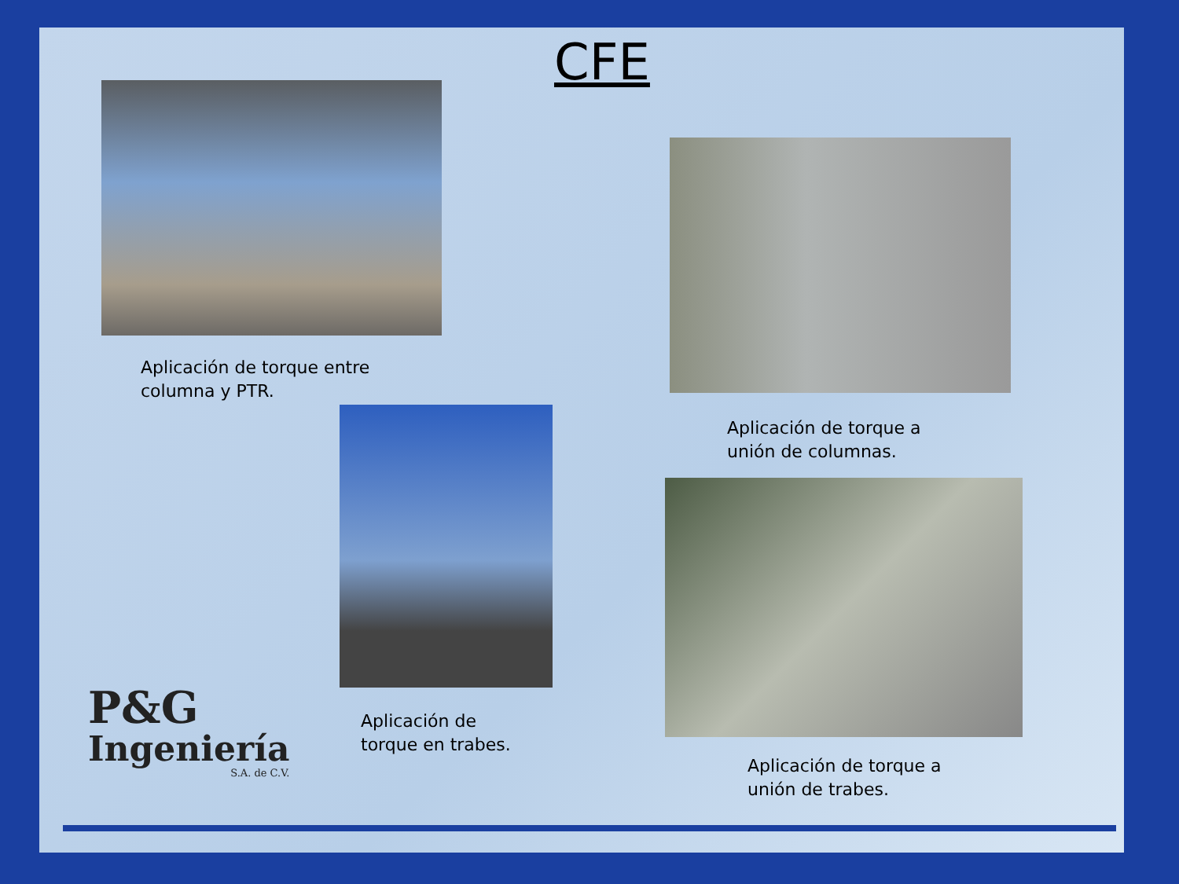CFE
Aplicación de torque entre
columna y PTR.
Aplicación de torque a
unión de columnas.
Aplicación de
torque en trabes.
Aplicación de torque a
unión de trabes.
P&G
Ingeniería
S.A. de C.V.